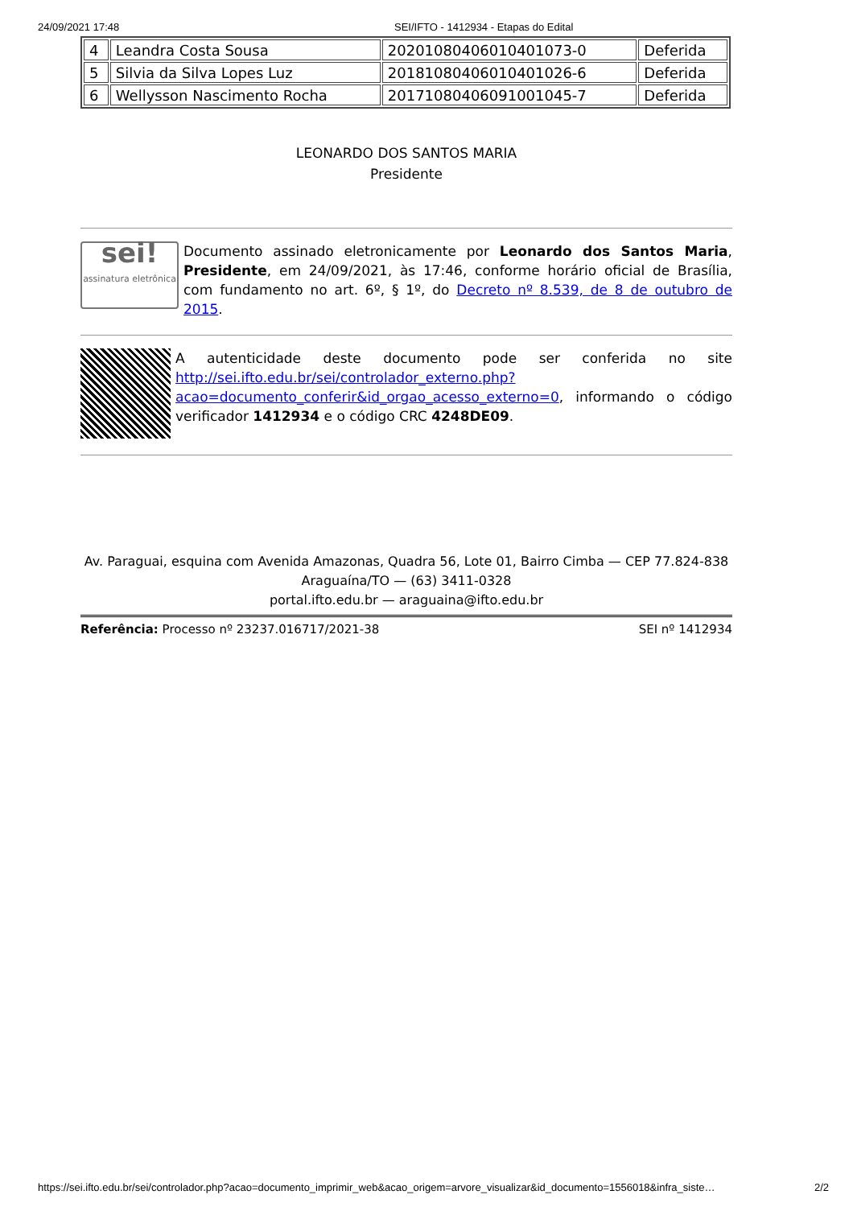24/09/2021 17:48 SEI/IFTO - 1412934 - Etapas do Edital
| 4 | Leandra Costa Sousa | 20201080406010401073-0 | Deferida |
| 5 | Silvia da Silva Lopes Luz | 20181080406010401026-6 | Deferida |
| 6 | Wellysson Nascimento Rocha | 20171080406091001045-7 | Deferida |
LEONARDO DOS SANTOS MARIA
Presidente
sei!
assinatura eletrônica
Documento assinado eletronicamente por Leonardo dos Santos Maria, Presidente, em 24/09/2021, às 17:46, conforme horário oficial de Brasília, com fundamento no art. 6º, § 1º, do Decreto nº 8.539, de 8 de outubro de 2015.
A autenticidade deste documento pode ser conferida no site http://sei.ifto.edu.br/sei/controlador_externo.php?acao=documento_conferir&id_orgao_acesso_externo=0, informando o código verificador 1412934 e o código CRC 4248DE09.
Av. Paraguai, esquina com Avenida Amazonas, Quadra 56, Lote 01, Bairro Cimba — CEP 77.824-838
Araguaína/TO — (63) 3411-0328
portal.ifto.edu.br — araguaina@ifto.edu.br
Referência: Processo nº 23237.016717/2021-38 SEI nº 1412934
https://sei.ifto.edu.br/sei/controlador.php?acao=documento_imprimir_web&acao_origem=arvore_visualizar&id_documento=1556018&infra_siste… 2/2